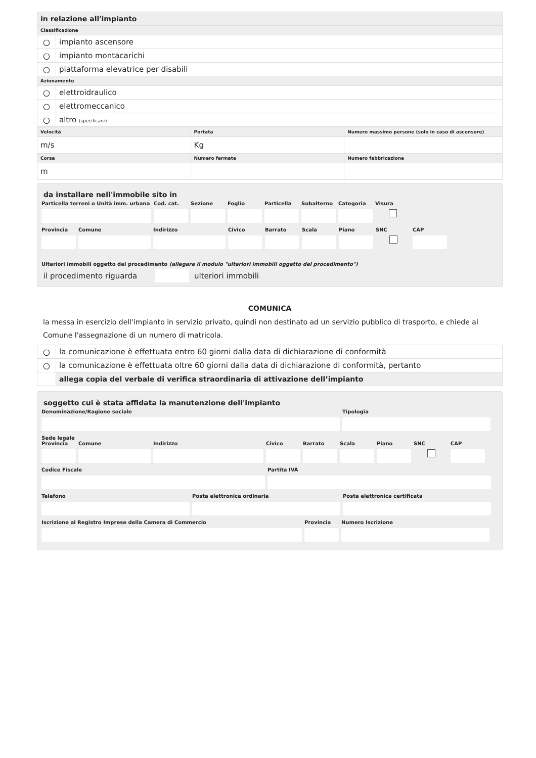| in relazione all'impianto | |
| Classificazione | |
| ○ | impianto ascensore |
| ○ | impianto montacarichi |
| ○ | piattaforma elevatrice per disabili |
| Azionamento | |
| ○ | elettroidraulico |
| ○ | elettromeccanico |
| ○ | altro (specificare) |
| Velocità | Portata | Numero massimo persone (solo in caso di ascensore) |
| m/s | Kg | |
| Corsa | Numero fermate | Numero fabbricazione |
| m | | |
da installare nell'immobile sito in
Particella terreni o Unità imm. urbana
Cod. cat. Sezione Foglio Particella Subalterno Categoria Visura
Provincia Comune Indirizzo Civico Barrato Scala Piano SNC CAP
Ulteriori immobili oggetto del procedimento (allegare il modulo "ulteriori immobili oggetto del procedimento")
il procedimento riguarda ulteriori immobili
COMUNICA
la messa in esercizio dell'impianto in servizio privato, quindi non destinato ad un servizio pubblico di trasporto, e chiede al Comune l'assegnazione di un numero di matricola.
| ○ | la comunicazione è effettuata entro 60 giorni dalla data di dichiarazione di conformità |
| ○ | la comunicazione è effettuata oltre 60 giorni dalla data di dichiarazione di conformità, pertanto |
| | allega copia del verbale di verifica straordinaria di attivazione dell’impianto |
soggetto cui è stata affidata la manutenzione dell'impianto
Denominazione/Ragione sociale Tipologia
Sede legale
Provincia Comune Indirizzo Civico Barrato Scala Piano SNC CAP
Codice Fiscale Partita IVA
Telefono Posta elettronica ordinaria Posta elettronica certificata
Iscrizione al Registro Imprese della Camera di Commercio Provincia Numero Iscrizione